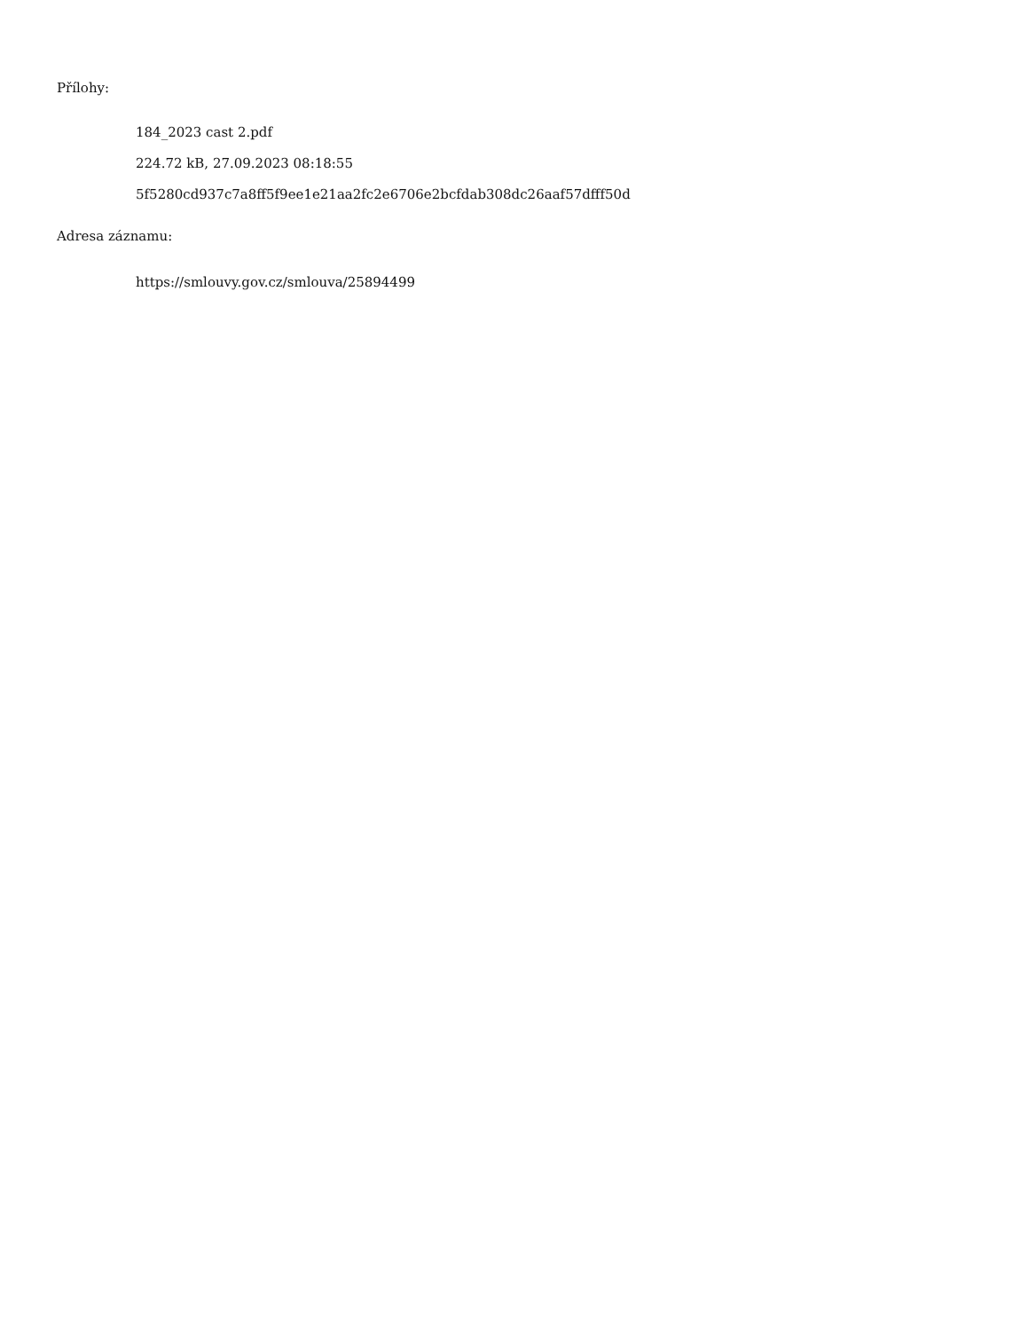Přílohy:
184_2023 cast 2.pdf
224.72 kB, 27.09.2023 08:18:55
5f5280cd937c7a8ff5f9ee1e21aa2fc2e6706e2bcfdab308dc26aaf57dfff50d
Adresa záznamu:
https://smlouvy.gov.cz/smlouva/25894499